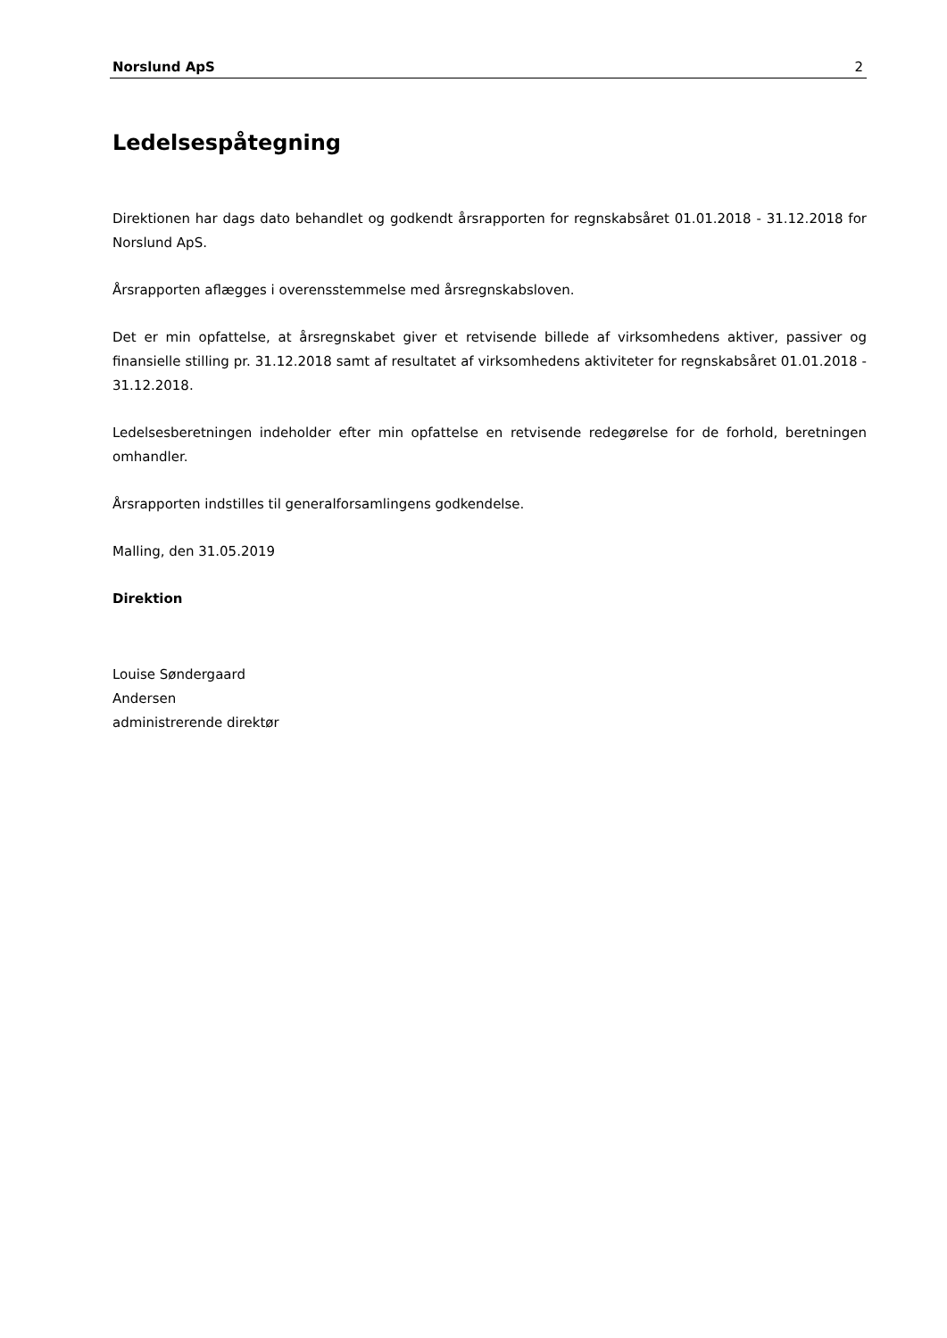Norslund ApS 2
Ledelsespåtegning
Direktionen har dags dato behandlet og godkendt årsrapporten for regnskabsåret 01.01.2018 - 31.12.2018 for Norslund ApS.
Årsrapporten aflægges i overensstemmelse med årsregnskabsloven.
Det er min opfattelse, at årsregnskabet giver et retvisende billede af virksomhedens aktiver, passiver og finansielle stilling pr. 31.12.2018 samt af resultatet af virksomhedens aktiviteter for regnskabsåret 01.01.2018 - 31.12.2018.
Ledelsesberetningen indeholder efter min opfattelse en retvisende redegørelse for de forhold, beretningen omhandler.
Årsrapporten indstilles til generalforsamlingens godkendelse.
Malling, den 31.05.2019
Direktion
Louise Søndergaard
Andersen
administrerende direktør